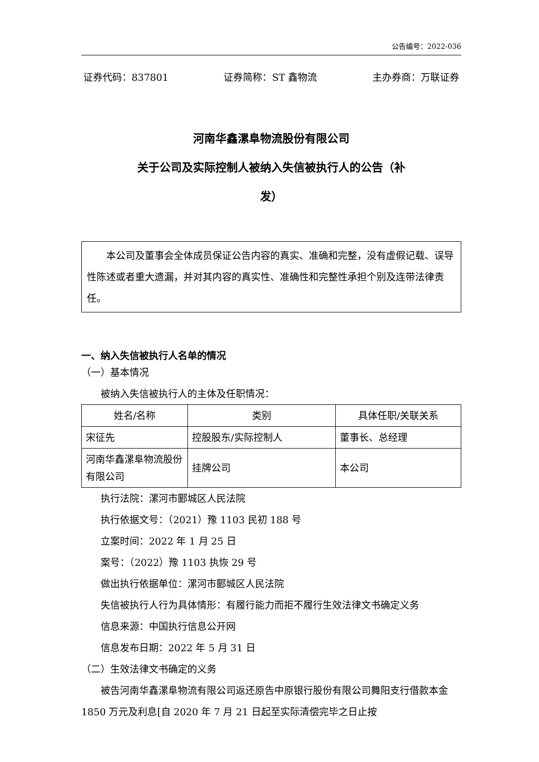公告编号：2022-036
证券代码：837801 证券简称：ST 鑫物流 主办券商：万联证券
河南华鑫漯阜物流股份有限公司
关于公司及实际控制人被纳入失信被执行人的公告（补
发）
本公司及董事会全体成员保证公告内容的真实、准确和完整，没有虚假记载、误导性陈述或者重大遗漏，并对其内容的真实性、准确性和完整性承担个别及连带法律责任。
一、纳入失信被执行人名单的情况
（一）基本情况
被纳入失信被执行人的主体及任职情况：
| 姓名/名称 | 类别 | 具体任职/关联关系 |
| --- | --- | --- |
| 宋征先 | 控股股东/实际控制人 | 董事长、总经理 |
| 河南华鑫漯阜物流股份有限公司 | 挂牌公司 | 本公司 |
执行法院：漯河市郾城区人民法院
执行依据文号：（2021）豫 1103 民初 188 号
立案时间：2022 年 1 月 25 日
案号：（2022）豫 1103 执恢 29 号
做出执行依据单位：漯河市郾城区人民法院
失信被执行人行为具体情形：有履行能力而拒不履行生效法律文书确定义务
信息来源：中国执行信息公开网
信息发布日期：2022 年 5 月 31 日
（二）生效法律文书确定的义务
被告河南华鑫漯阜物流有限公司返还原告中原银行股份有限公司舞阳支行借款本金 1850 万元及利息[自 2020 年 7 月 21 日起至实际清偿完毕之日止按